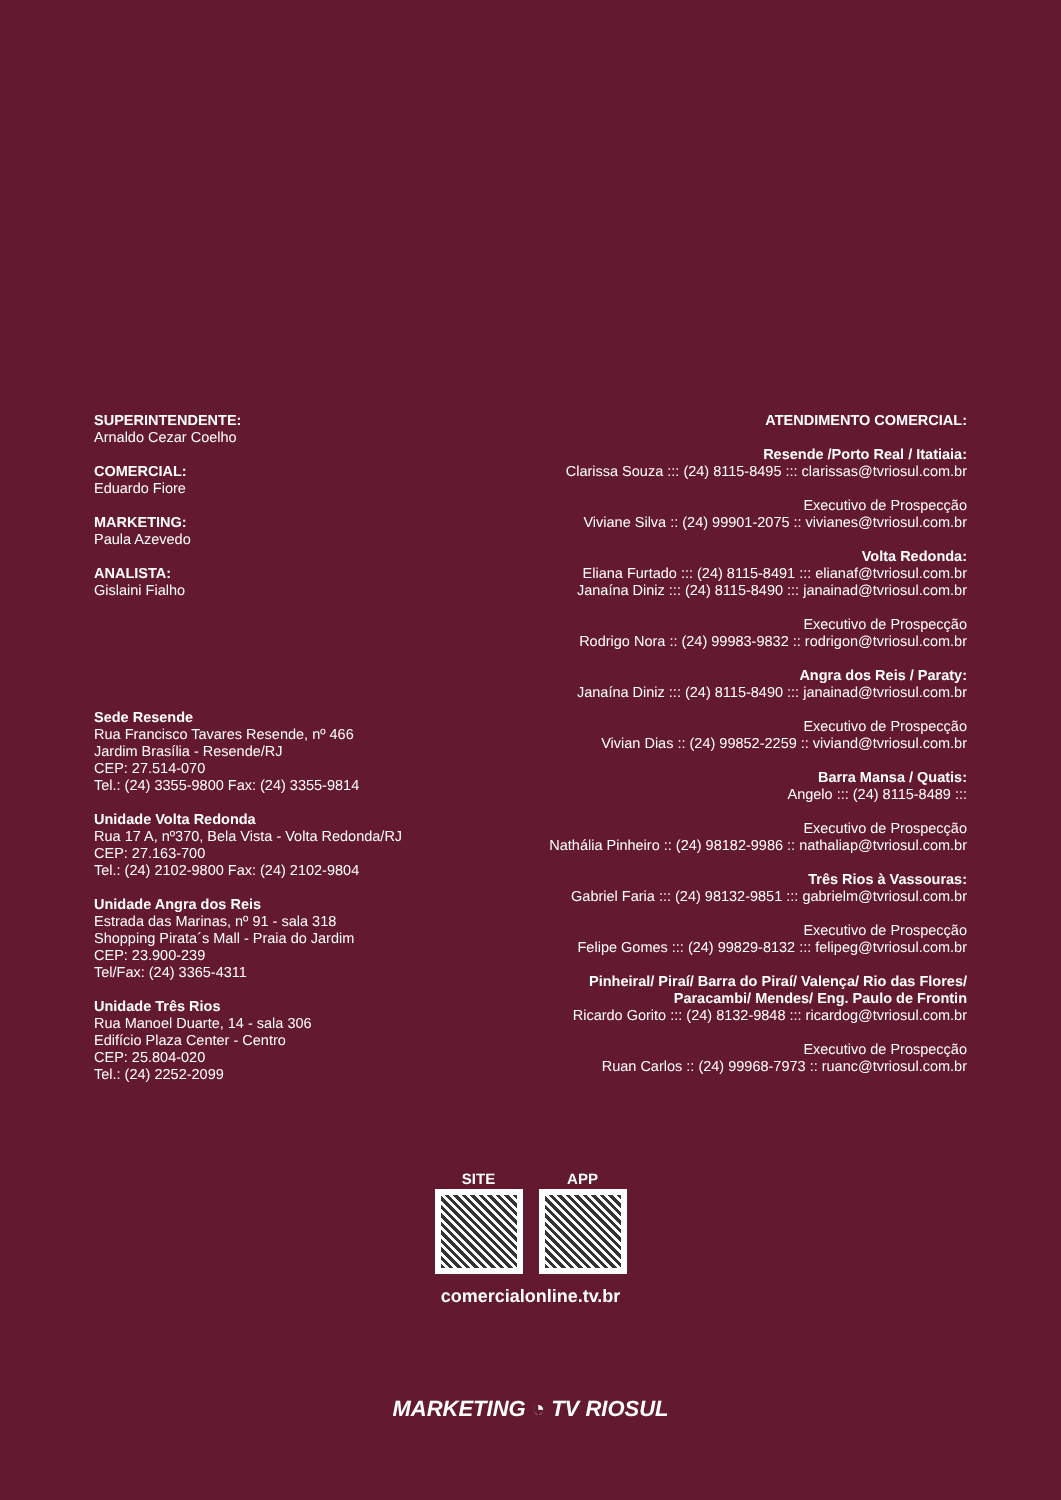SUPERINTENDENTE:
Arnaldo Cezar Coelho
COMERCIAL:
Eduardo Fiore
MARKETING:
Paula Azevedo
ANALISTA:
Gislaini Fialho
Sede Resende
Rua Francisco Tavares Resende, nº 466
Jardim Brasília - Resende/RJ
CEP: 27.514-070
Tel.: (24) 3355-9800 Fax: (24) 3355-9814
Unidade Volta Redonda
Rua 17 A, nº370, Bela Vista - Volta Redonda/RJ
CEP: 27.163-700
Tel.: (24) 2102-9800 Fax: (24) 2102-9804
Unidade Angra dos Reis
Estrada das Marinas, nº 91 - sala 318
Shopping Pirata´s Mall - Praia do Jardim
CEP: 23.900-239
Tel/Fax: (24) 3365-4311
Unidade Três Rios
Rua Manoel Duarte, 14 - sala 306
Edifício Plaza Center - Centro
CEP: 25.804-020
Tel.: (24) 2252-2099
ATENDIMENTO COMERCIAL:
Resende /Porto Real / Itatiaia:
Clarissa Souza ::: (24) 8115-8495 ::: clarissas@tvriosul.com.br
Executivo de Prospecção
Viviane Silva :: (24) 99901-2075 :: vivianes@tvriosul.com.br
Volta Redonda:
Eliana Furtado ::: (24) 8115-8491 ::: elianaf@tvriosul.com.br
Janaína Diniz ::: (24) 8115-8490 ::: janainad@tvriosul.com.br
Executivo de Prospecção
Rodrigo Nora :: (24) 99983-9832 :: rodrigon@tvriosul.com.br
Angra dos Reis / Paraty:
Janaína Diniz ::: (24) 8115-8490 ::: janainad@tvriosul.com.br
Executivo de Prospecção
Vivian Dias :: (24) 99852-2259 :: viviand@tvriosul.com.br
Barra Mansa / Quatis:
Angelo ::: (24) 8115-8489 :::
Executivo de Prospecção
Nathália Pinheiro :: (24) 98182-9986 :: nathaliap@tvriosul.com.br
Três Rios à Vassouras:
Gabriel Faria ::: (24) 98132-9851 ::: gabrielm@tvriosul.com.br
Executivo de Prospecção
Felipe Gomes ::: (24) 99829-8132 ::: felipeg@tvriosul.com.br
Pinheiral/ Piraí/ Barra do Piraí/ Valença/ Rio das Flores/
Paracambi/ Mendes/ Eng. Paulo de Frontin
Ricardo Gorito ::: (24) 8132-9848 ::: ricardog@tvriosul.com.br
Executivo de Prospecção
Ruan Carlos :: (24) 99968-7973 :: ruanc@tvriosul.com.br
SITE APP
comercialonline.tv.br
MARKETING ◔ TV RIOSUL